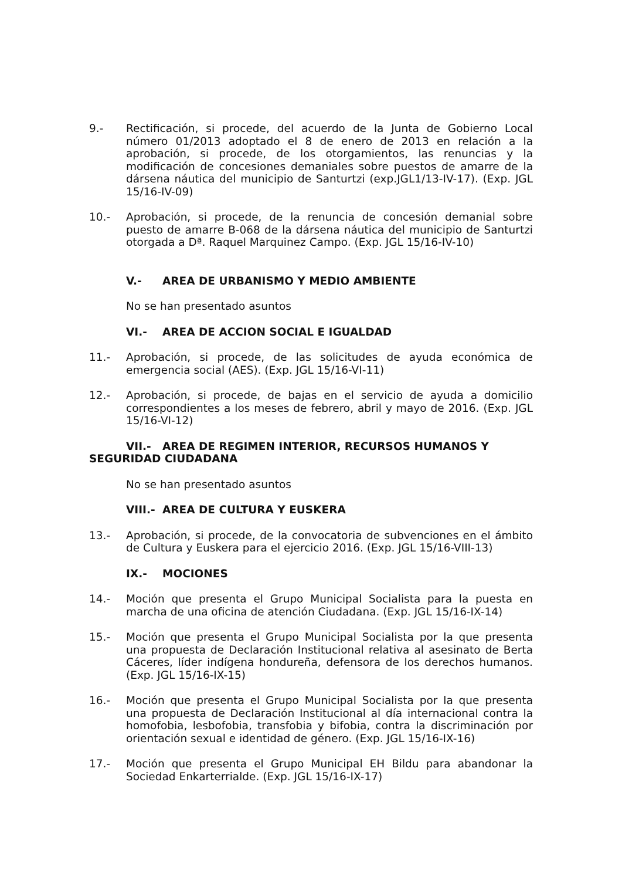9.- Rectificación, si procede, del acuerdo de la Junta de Gobierno Local número 01/2013 adoptado el 8 de enero de 2013 en relación a la aprobación, si procede, de los otorgamientos, las renuncias y la modificación de concesiones demaniales sobre puestos de amarre de la dársena náutica del municipio de Santurtzi (exp.JGL1/13-IV-17). (Exp. JGL 15/16-IV-09)
10.- Aprobación, si procede, de la renuncia de concesión demanial sobre puesto de amarre B-068 de la dársena náutica del municipio de Santurtzi otorgada a Dª. Raquel Marquinez Campo. (Exp. JGL 15/16-IV-10)
V.- AREA DE URBANISMO Y MEDIO AMBIENTE
No se han presentado asuntos
VI.- AREA DE ACCION SOCIAL E IGUALDAD
11.- Aprobación, si procede, de las solicitudes de ayuda económica de emergencia social (AES). (Exp. JGL 15/16-VI-11)
12.- Aprobación, si procede, de bajas en el servicio de ayuda a domicilio correspondientes a los meses de febrero, abril y mayo de 2016. (Exp. JGL 15/16-VI-12)
VII.- AREA DE REGIMEN INTERIOR, RECURSOS HUMANOS Y SEGURIDAD CIUDADANA
No se han presentado asuntos
VIII.- AREA DE CULTURA Y EUSKERA
13.- Aprobación, si procede, de la convocatoria de subvenciones en el ámbito de Cultura y Euskera para el ejercicio 2016. (Exp. JGL 15/16-VIII-13)
IX.- MOCIONES
14.- Moción que presenta el Grupo Municipal Socialista para la puesta en marcha de una oficina de atención Ciudadana. (Exp. JGL 15/16-IX-14)
15.- Moción que presenta el Grupo Municipal Socialista por la que presenta una propuesta de Declaración Institucional relativa al asesinato de Berta Cáceres, líder indígena hondureña, defensora de los derechos humanos. (Exp. JGL 15/16-IX-15)
16.- Moción que presenta el Grupo Municipal Socialista por la que presenta una propuesta de Declaración Institucional al día internacional contra la homofobia, lesbofobia, transfobia y bifobia, contra la discriminación por orientación sexual e identidad de género. (Exp. JGL 15/16-IX-16)
17.- Moción que presenta el Grupo Municipal EH Bildu para abandonar la Sociedad Enkarterrialde. (Exp. JGL 15/16-IX-17)